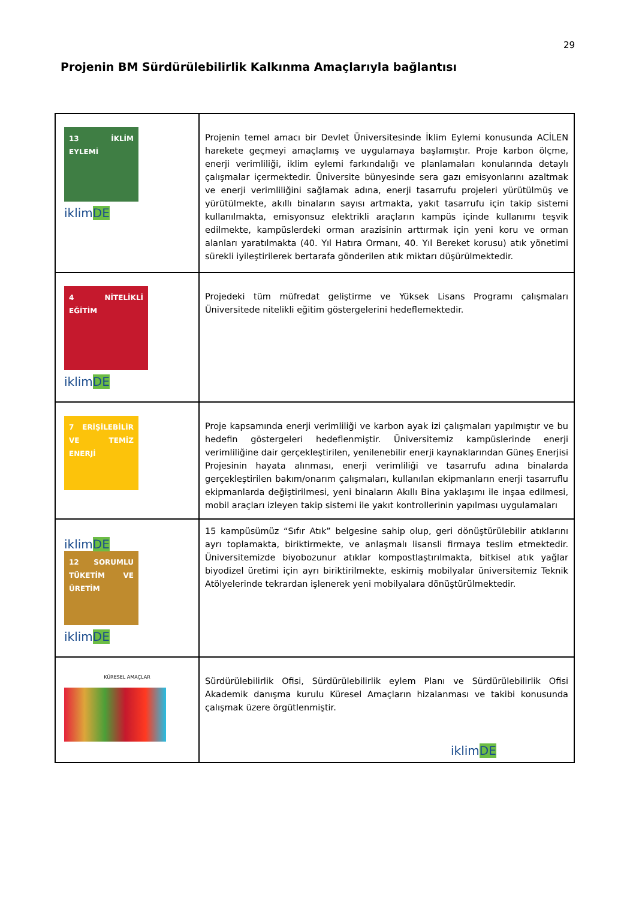29
Projenin BM Sürdürülebilirlik Kalkınma Amaçlarıyla bağlantısı
| 13 İKLİM EYLEMİ iklim DE | Projenin temel amacı bir Devlet Üniversitesinde İklim Eylemi konusunda ACİLEN harekete geçmeyi amaçlamış ve uygulamaya başlamıştır. Proje karbon ölçme, enerji verimliliği, iklim eylemi farkındalığı ve planlamaları konularında detaylı çalışmalar içermektedir. Üniversite bünyesinde sera gazı emisyonlarını azaltmak ve enerji verimliliğini sağlamak adına, enerji tasarrufu projeleri yürütülmüş ve yürütülmekte, akıllı binaların sayısı artmakta, yakıt tasarrufu için takip sistemi kullanılmakta, emisyonsuz elektrikli araçların kampüs içinde kullanımı teşvik edilmekte, kampüslerdeki orman arazisinin arttırmak için yeni koru ve orman alanları yaratılmakta (40. Yıl Hatıra Ormanı, 40. Yıl Bereket korusu) atık yönetimi sürekli iyileştirilerek bertarafa gönderilen atık miktarı düşürülmektedir. |
| 4 NİTELİKLİ EĞİTİM iklim DE | Projedeki tüm müfredat geliştirme ve Yüksek Lisans Programı çalışmaları Üniversitede nitelikli eğitim göstergelerini hedeflemektedir. |
| 7 ERİŞİLEBİLİR VE TEMİZ ENERJİ | Proje kapsamında enerji verimliliği ve karbon ayak izi çalışmaları yapılmıştır ve bu hedefin göstergeleri hedeflenmiştir. Üniversitemiz kampüslerinde enerji verimliliğine dair gerçekleştirilen, yenilenebilir enerji kaynaklarından Güneş Enerjisi Projesinin hayata alınması, enerji verimliliği ve tasarrufu adına binalarda gerçekleştirilen bakım/onarım çalışmaları, kullanılan ekipmanların enerji tasarruflu ekipmanlarda değiştirilmesi, yeni binaların Akıllı Bina yaklaşımı ile inşaa edilmesi, mobil araçları izleyen takip sistemi ile yakıt kontrollerinin yapılması uygulamaları |
| iklim DE 12 SORUMLU TÜKETİM VE ÜRETİM iklim DE | 15 kampüsümüz “Sıfır Atık” belgesine sahip olup, geri dönüştürülebilir atıklarını ayrı toplamakta, biriktirmekte, ve anlaşmalı lisansli firmaya teslim etmektedir. Üniversitemizde biyobozunur atıklar kompostlaştırılmakta, bitkisel atık yağlar biyodizel üretimi için ayrı biriktirilmekte, eskimiş mobilyalar üniversitemiz Teknik Atölyelerinde tekrardan işlenerek yeni mobilyalara dönüştürülmektedir. |
| KÜRESEL AMAÇLAR | Sürdürülebilirlik Ofisi, Sürdürülebilirlik eylem Planı ve Sürdürülebilirlik Ofisi Akademik danışma kurulu Küresel Amaçların hizalanması ve takibi konusunda çalışmak üzere örgütlenmiştir. iklim DE |